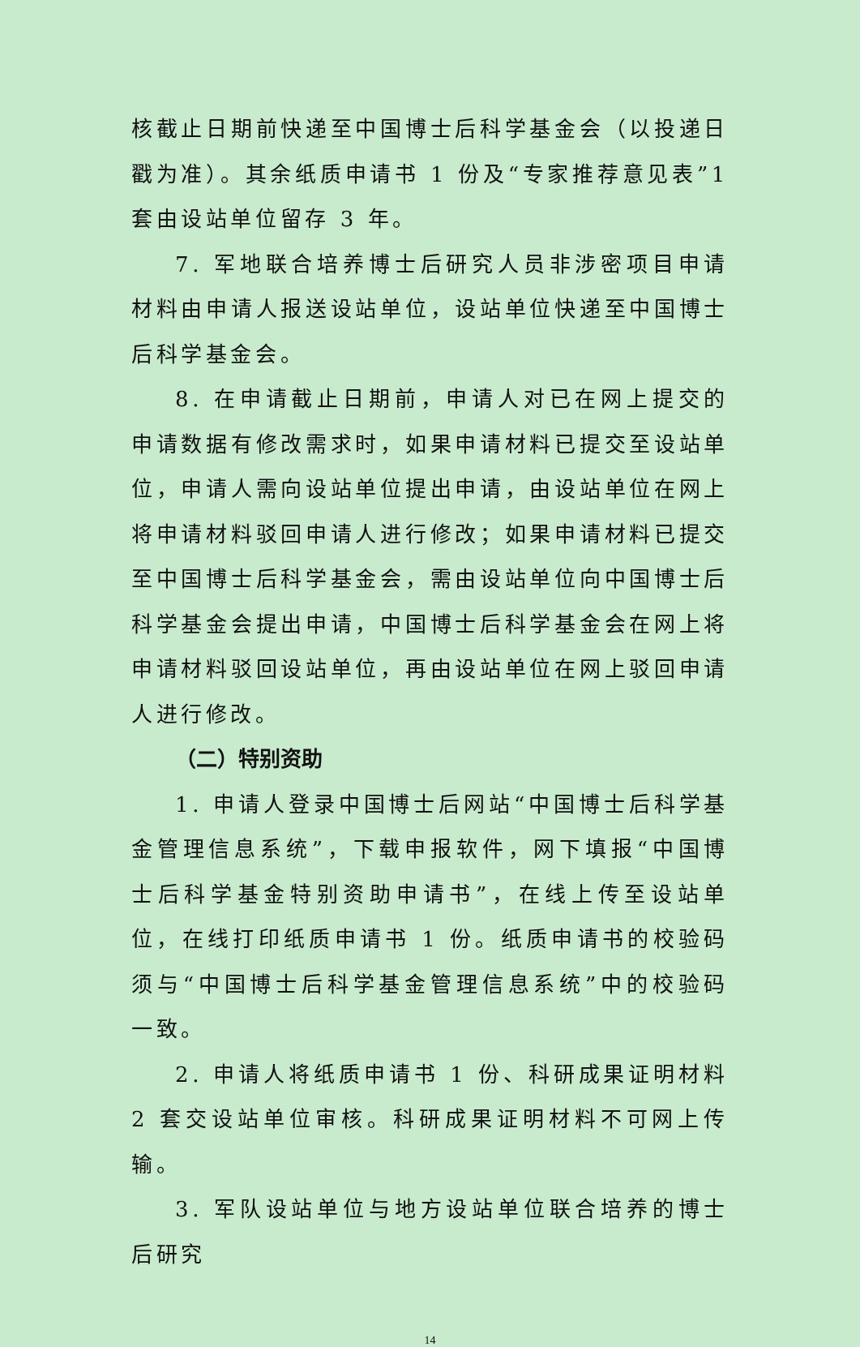核截止日期前快递至中国博士后科学基金会（以投递日戳为准）。其余纸质申请书 1 份及“专家推荐意见表”1 套由设站单位留存 3 年。
7. 军地联合培养博士后研究人员非涉密项目申请材料由申请人报送设站单位，设站单位快递至中国博士后科学基金会。
8. 在申请截止日期前，申请人对已在网上提交的申请数据有修改需求时，如果申请材料已提交至设站单位，申请人需向设站单位提出申请，由设站单位在网上将申请材料驳回申请人进行修改；如果申请材料已提交至中国博士后科学基金会，需由设站单位向中国博士后科学基金会提出申请，中国博士后科学基金会在网上将申请材料驳回设站单位，再由设站单位在网上驳回申请人进行修改。
（二）特别资助
1. 申请人登录中国博士后网站“中国博士后科学基金管理信息系统”，下载申报软件，网下填报“中国博士后科学基金特别资助申请书”，在线上传至设站单位，在线打印纸质申请书 1 份。纸质申请书的校验码须与“中国博士后科学基金管理信息系统”中的校验码一致。
2. 申请人将纸质申请书 1 份、科研成果证明材料 2 套交设站单位审核。科研成果证明材料不可网上传输。
3. 军队设站单位与地方设站单位联合培养的博士后研究
14